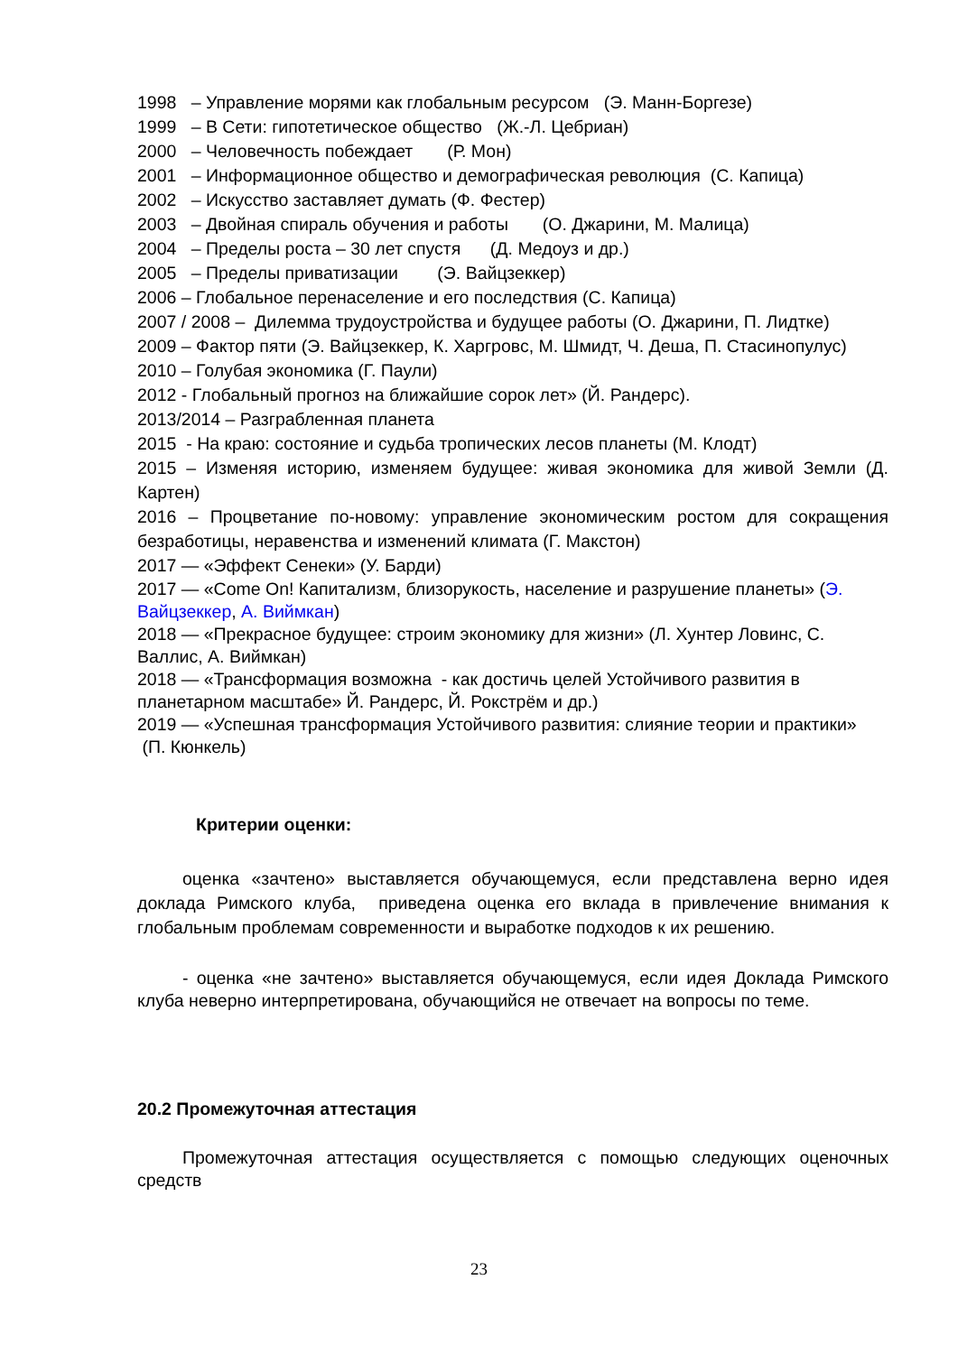1998 – Управление морями как глобальным ресурсом (Э. Манн-Боргезе)
1999 – В Сети: гипотетическое общество (Ж.-Л. Цебриан)
2000 – Человечность побеждает (Р. Мон)
2001 – Информационное общество и демографическая революция (С. Капица)
2002 – Искусство заставляет думать (Ф. Фестер)
2003 – Двойная спираль обучения и работы (О. Джарини, М. Малица)
2004 – Пределы роста – 30 лет спустя (Д. Медоуз и др.)
2005 – Пределы приватизации (Э. Вайцзеккер)
2006 – Глобальное перенаселение и его последствия (С. Капица)
2007 / 2008 – Дилемма трудоустройства и будущее работы (О. Джарини, П. Лидтке)
2009 – Фактор пяти (Э. Вайцзеккер, К. Харгровс, М. Шмидт, Ч. Деша, П. Стасинопулус)
2010 – Голубая экономика (Г. Паули)
2012 - Глобальный прогноз на ближайшие сорок лет» (Й. Рандерс).
2013/2014 – Разграбленная планета
2015 - На краю: состояние и судьба тропических лесов планеты (М. Клодт)
2015 – Изменяя историю, изменяем будущее: живая экономика для живой Земли (Д. Картен)
2016 – Процветание по-новому: управление экономическим ростом для сокращения безработицы, неравенства и изменений климата (Г. Макстон)
2017 — «Эффект Сенеки» (У. Барди)
2017 — «Come On! Капитализм, близорукость, население и разрушение планеты» (Э. Вайцзеккер, А. Виймкан)
2018 — «Прекрасное будущее: строим экономику для жизни» (Л. Хунтер Ловинс, С. Валлис, А. Виймкан)
2018 — «Трансформация возможна - как достичь целей Устойчивого развития в планетарном масштабе» Й. Рандерс, Й. Рокстрём и др.)
2019 — «Успешная трансформация Устойчивого развития: слияние теории и практики» (П. Кюнкель)
Критерии оценки:
оценка «зачтено» выставляется обучающемуся, если представлена верно идея доклада Римского клуба, приведена оценка его вклада в привлечение внимания к глобальным проблемам современности и выработке подходов к их решению.
- оценка «не зачтено» выставляется обучающемуся, если идея Доклада Римского клуба неверно интерпретирована, обучающийся не отвечает на вопросы по теме.
20.2 Промежуточная аттестация
Промежуточная аттестация осуществляется с помощью следующих оценочных средств
23